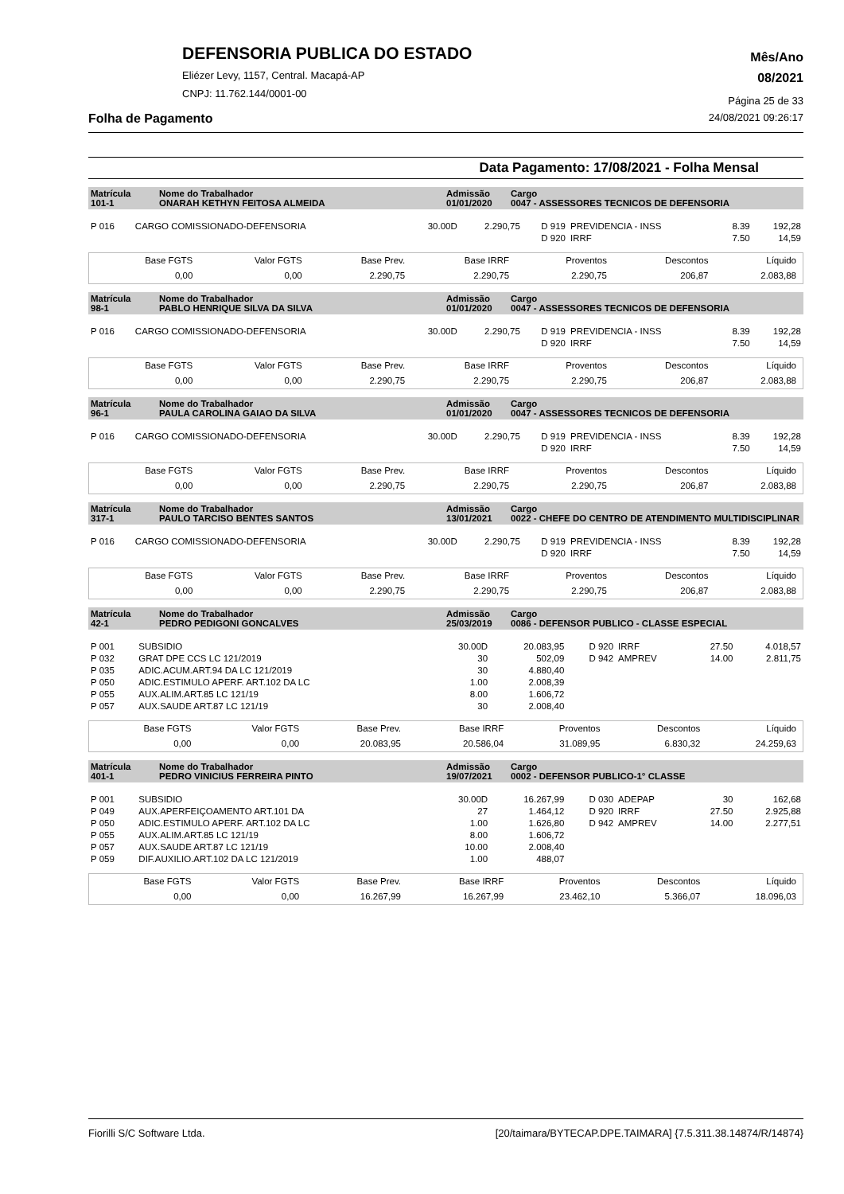DEFENSORIA PUBLICA DO ESTADO
Eliézer Levy, 1157, Central. Macapá-AP
CNPJ: 11.762.144/0001-00
Mês/Ano
08/2021
Página 25 de 33
Folha de Pagamento 24/08/2021 09:26:17
Data Pagamento: 17/08/2021 - Folha Mensal
| Matrícula 101-1 | Nome do Trabalhador ONARAH KETHYN FEITOSA ALMEIDA | Admissão 01/01/2020 | Cargo 0047 - ASSESSORES TECNICOS DE DEFENSORIA |
| P 016 | CARGO COMISSIONADO-DEFENSORIA | 30.00D | 2.290,75 | D 919 | PREVIDENCIA - INSS | 8.39 | 192,28 |
| | | | | D 920 | IRRF | 7.50 | 14,59 |
| Base FGTS | Valor FGTS | Base Prev. | Base IRRF | Proventos | Descontos | Líquido |
| 0,00 | 0,00 | 2.290,75 | 2.290,75 | 2.290,75 | 206,87 | 2.083,88 |
| Matrícula 98-1 | Nome do Trabalhador PABLO HENRIQUE SILVA DA SILVA | Admissão 01/01/2020 | Cargo 0047 - ASSESSORES TECNICOS DE DEFENSORIA |
| P 016 | CARGO COMISSIONADO-DEFENSORIA | 30.00D | 2.290,75 | D 919 | PREVIDENCIA - INSS | 8.39 | 192,28 |
| | | | | D 920 | IRRF | 7.50 | 14,59 |
| Base FGTS | Valor FGTS | Base Prev. | Base IRRF | Proventos | Descontos | Líquido |
| 0,00 | 0,00 | 2.290,75 | 2.290,75 | 2.290,75 | 206,87 | 2.083,88 |
| Matrícula 96-1 | Nome do Trabalhador PAULA CAROLINA GAIAO DA SILVA | Admissão 01/01/2020 | Cargo 0047 - ASSESSORES TECNICOS DE DEFENSORIA |
| P 016 | CARGO COMISSIONADO-DEFENSORIA | 30.00D | 2.290,75 | D 919 | PREVIDENCIA - INSS | 8.39 | 192,28 |
| | | | | D 920 | IRRF | 7.50 | 14,59 |
| Base FGTS | Valor FGTS | Base Prev. | Base IRRF | Proventos | Descontos | Líquido |
| 0,00 | 0,00 | 2.290,75 | 2.290,75 | 2.290,75 | 206,87 | 2.083,88 |
| Matrícula 317-1 | Nome do Trabalhador PAULO TARCISO BENTES SANTOS | Admissão 13/01/2021 | Cargo 0022 - CHEFE DO CENTRO DE ATENDIMENTO MULTIDISCIPLINAR |
| P 016 | CARGO COMISSIONADO-DEFENSORIA | 30.00D | 2.290,75 | D 919 | PREVIDENCIA - INSS | 8.39 | 192,28 |
| | | | | D 920 | IRRF | 7.50 | 14,59 |
| Base FGTS | Valor FGTS | Base Prev. | Base IRRF | Proventos | Descontos | Líquido |
| 0,00 | 0,00 | 2.290,75 | 2.290,75 | 2.290,75 | 206,87 | 2.083,88 |
| Matrícula 42-1 | Nome do Trabalhador PEDRO PEDIGONI GONCALVES | Admissão 25/03/2019 | Cargo 0086 - DEFENSOR PUBLICO - CLASSE ESPECIAL |
| P 001 | SUBSIDIO | 30.00D | 20.083,95 | D 920 | IRRF | 27.50 | 4.018,57 |
| P 032 | GRAT DPE CCS LC 121/2019 | 30 | 502,09 | D 942 | AMPREV | 14.00 | 2.811,75 |
| P 035 | ADIC.ACUM.ART.94 DA LC 121/2019 | 30 | 4.880,40 | | | | |
| P 050 | ADIC.ESTIMULO APERF. ART.102 DA LC | 1.00 | 2.008,39 | | | | |
| P 055 | AUX.ALIM.ART.85 LC 121/19 | 8.00 | 1.606,72 | | | | |
| P 057 | AUX.SAUDE ART.87 LC 121/19 | 30 | 2.008,40 | | | | |
| Base FGTS | Valor FGTS | Base Prev. | Base IRRF | Proventos | Descontos | Líquido |
| 0,00 | 0,00 | 20.083,95 | 20.586,04 | 31.089,95 | 6.830,32 | 24.259,63 |
| Matrícula 401-1 | Nome do Trabalhador PEDRO VINICIUS FERREIRA PINTO | Admissão 19/07/2021 | Cargo 0002 - DEFENSOR PUBLICO-1° CLASSE |
| P 001 | SUBSIDIO | 30.00D | 16.267,99 | D 030 | ADEPAP | 30 | 162,68 |
| P 049 | AUX.APERFEIÇOAMENTO ART.101 DA | 27 | 1.464,12 | D 920 | IRRF | 27.50 | 2.925,88 |
| P 050 | ADIC.ESTIMULO APERF. ART.102 DA LC | 1.00 | 1.626,80 | D 942 | AMPREV | 14.00 | 2.277,51 |
| P 055 | AUX.ALIM.ART.85 LC 121/19 | 8.00 | 1.606,72 | | | | |
| P 057 | AUX.SAUDE ART.87 LC 121/19 | 10.00 | 2.008,40 | | | | |
| P 059 | DIF.AUXILIO.ART.102 DA LC 121/2019 | 1.00 | 488,07 | | | | |
| Base FGTS | Valor FGTS | Base Prev. | Base IRRF | Proventos | Descontos | Líquido |
| 0,00 | 0,00 | 16.267,99 | 16.267,99 | 23.462,10 | 5.366,07 | 18.096,03 |
Fiorilli S/C Software Ltda. [20/taimara/BYTECAP.DPE.TAIMARA] {7.5.311.38.14874/R/14874}